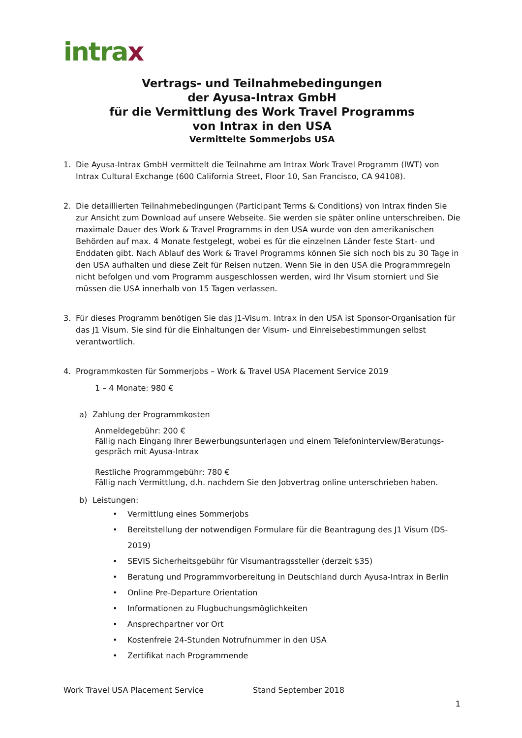intrax
Vertrags- und Teilnahmebedingungen
der Ayusa-Intrax GmbH
für die Vermittlung des Work Travel Programms
von Intrax in den USA
Vermittelte Sommerjobs USA
1. Die Ayusa-Intrax GmbH vermittelt die Teilnahme am Intrax Work Travel Programm (IWT) von Intrax Cultural Exchange (600 California Street, Floor 10, San Francisco, CA 94108).
2. Die detaillierten Teilnahmebedingungen (Participant Terms & Conditions) von Intrax finden Sie zur Ansicht zum Download auf unsere Webseite. Sie werden sie später online unterschreiben. Die maximale Dauer des Work & Travel Programms in den USA wurde von den amerikanischen Behörden auf max. 4 Monate festgelegt, wobei es für die einzelnen Länder feste Start- und Enddaten gibt. Nach Ablauf des Work & Travel Programms können Sie sich noch bis zu 30 Tage in den USA aufhalten und diese Zeit für Reisen nutzen. Wenn Sie in den USA die Programmregeln nicht befolgen und vom Programm ausgeschlossen werden, wird Ihr Visum storniert und Sie müssen die USA innerhalb von 15 Tagen verlassen.
3. Für dieses Programm benötigen Sie das J1-Visum. Intrax in den USA ist Sponsor-Organisation für das J1 Visum. Sie sind für die Einhaltungen der Visum- und Einreisebestimmungen selbst verantwortlich.
4. Programmkosten für Sommerjobs – Work & Travel USA Placement Service 2019
1 – 4 Monate: 980 €
a) Zahlung der Programmkosten
Anmeldegebühr: 200 €
Fällig nach Eingang Ihrer Bewerbungsunterlagen und einem Telefoninterview/Beratungs-gespräch mit Ayusa-Intrax
Restliche Programmgebühr: 780 €
Fällig nach Vermittlung, d.h. nachdem Sie den Jobvertrag online unterschrieben haben.
b) Leistungen:
• Vermittlung eines Sommerjobs
• Bereitstellung der notwendigen Formulare für die Beantragung des J1 Visum (DS-2019)
• SEVIS Sicherheitsgebühr für Visumantragssteller (derzeit $35)
• Beratung und Programmvorbereitung in Deutschland durch Ayusa-Intrax in Berlin
• Online Pre-Departure Orientation
• Informationen zu Flugbuchungsmöglichkeiten
• Ansprechpartner vor Ort
• Kostenfreie 24-Stunden Notrufnummer in den USA
• Zertifikat nach Programmende
Work Travel USA Placement Service Stand September 2018
1